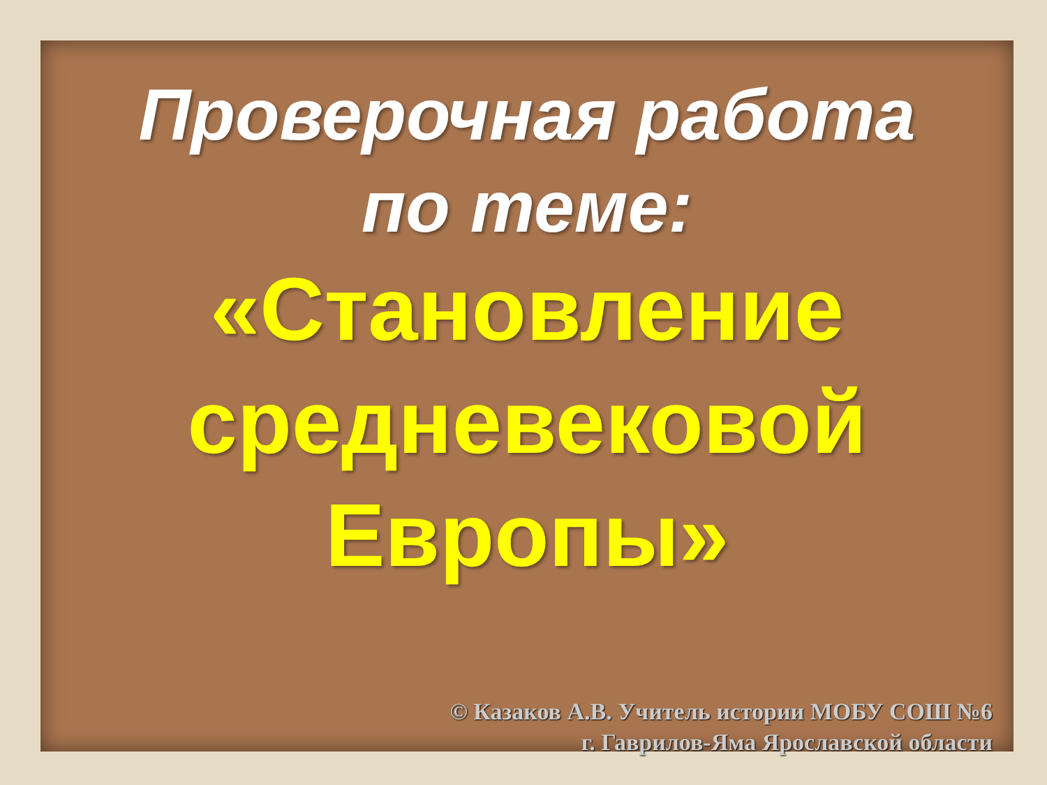Проверочная работа
по теме:
«Становление
средневековой
Европы»
© Казаков А.В. Учитель истории МОБУ СОШ №6
г. Гаврилов-Яма Ярославской области